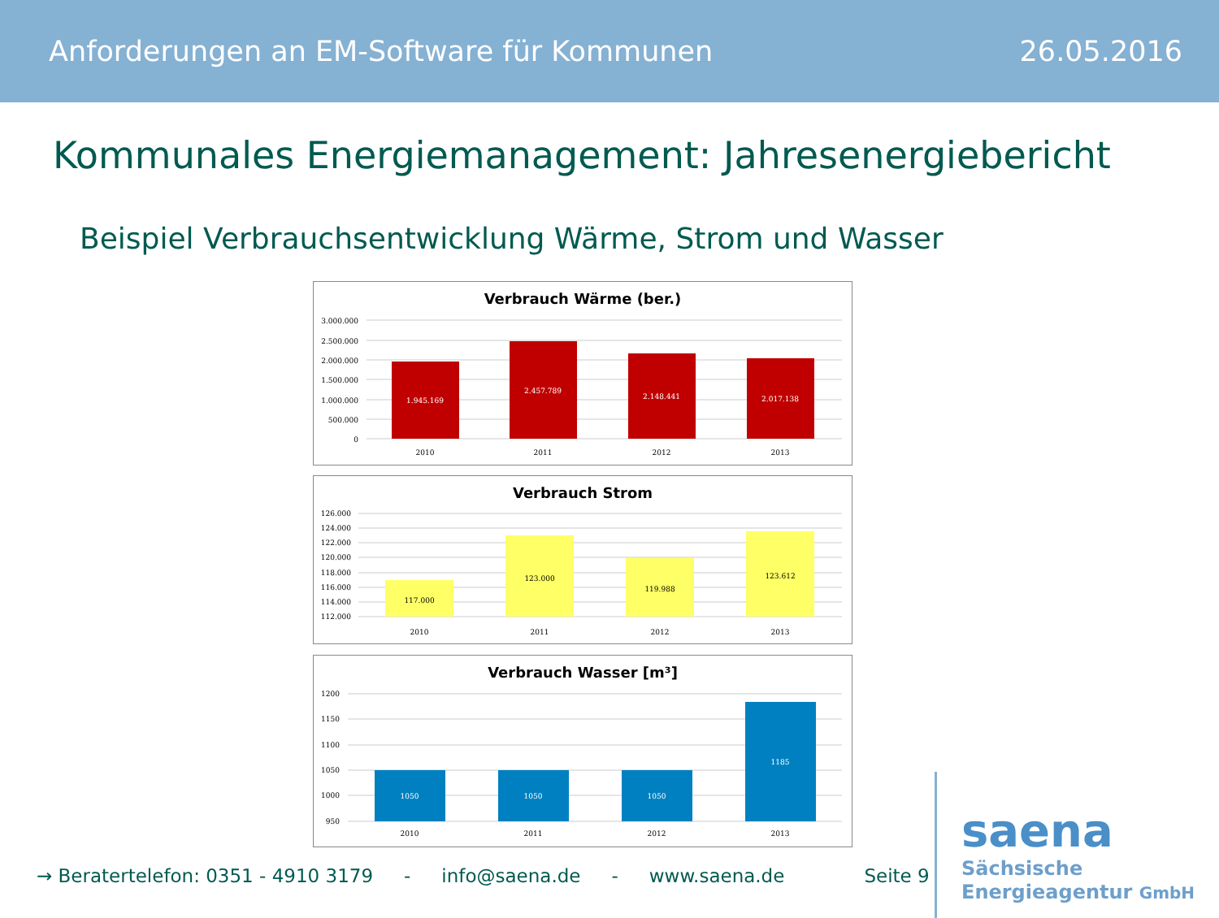Anforderungen an EM-Software für Kommunen 26.05.2016
Kommunales Energiemanagement: Jahresenergiebericht
Beispiel Verbrauchsentwicklung Wärme, Strom und Wasser
Verbrauch Wärme (ber.)
3.000.000
2.500.000
2.000.000
1.500.000
1.000.000
500.000
0
1.945.169
2.457.789
2.148.441
2.017.138
2010
2011
2012
2013
Verbrauch Strom
126.000
124.000
122.000
120.000
118.000
116.000
114.000
112.000
117.000
123.000
119.988
123.612
2010
2011
2012
2013
Verbrauch Wasser [m³]
1200
1150
1100
1050
1000
950
1050
1050
1050
1185
2010
2011
2012
2013
→ Beratertelefon: 0351 - 4910 3179 - info@saena.de - www.saena.de Seite 9
saena
Sächsische
Energieagentur GmbH